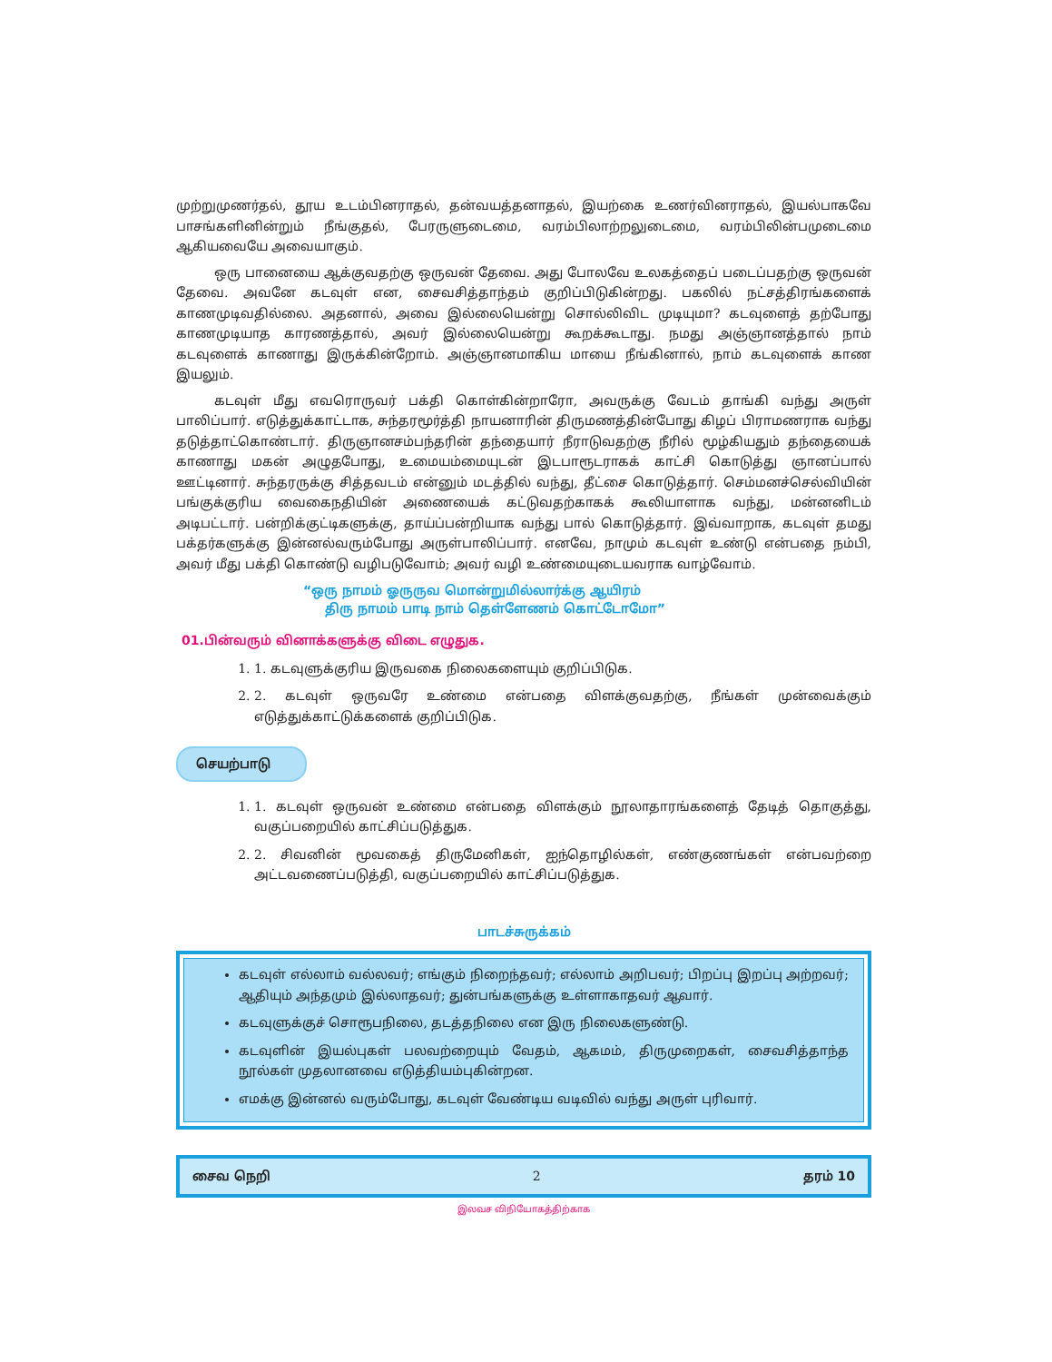முற்றுமுணர்தல், தூய உடம்பினராதல், தன்வயத்தனாதல், இயற்கை உணர்வினராதல், இயல்பாகவே பாசங்களினின்றும் நீங்குதல், பேரருளுடைமை, வரம்பிலாற்றலுடைமை, வரம்பிலின்பமுடைமை ஆகியவையே அவையாகும்.
ஒரு பானையை ஆக்குவதற்கு ஒருவன் தேவை. அது போலவே உலகத்தைப் படைப்பதற்கு ஒருவன் தேவை. அவனே கடவுள் என, சைவசித்தாந்தம் குறிப்பிடுகின்றது. பகலில் நட்சத்திரங்களைக் காணமுடிவதில்லை. அதனால், அவை இல்லையென்று சொல்லிவிட முடியுமா? கடவுளைத் தற்போது காணமுடியாத காரணத்தால், அவர் இல்லையென்று கூறக்கூடாது. நமது அஞ்ஞானத்தால் நாம் கடவுளைக் காணாது இருக்கின்றோம். அஞ்ஞானமாகிய மாயை நீங்கினால், நாம் கடவுளைக் காண இயலும்.
கடவுள் மீது எவரொருவர் பக்தி கொள்கின்றாரோ, அவருக்கு வேடம் தாங்கி வந்து அருள் பாலிப்பார். எடுத்துக்காட்டாக, சுந்தரமூர்த்தி நாயனாரின் திருமணத்தின்போது கிழப் பிராமணராக வந்து தடுத்தாட்கொண்டார். திருஞானசம்பந்தரின் தந்தையார் நீராடுவதற்கு நீரில் மூழ்கியதும் தந்தையைக் காணாது மகன் அழுதபோது, உமையம்மையுடன் இடபாரூடராகக் காட்சி கொடுத்து ஞானப்பால் ஊட்டினார். சுந்தரருக்கு சித்தவடம் என்னும் மடத்தில் வந்து, தீட்சை கொடுத்தார். செம்மனச்செல்வியின் பங்குக்குரிய வைகைநதியின் அணையைக் கட்டுவதற்காகக் கூலியாளாக வந்து, மன்னனிடம் அடிபட்டார். பன்றிக்குட்டிகளுக்கு, தாய்ப்பன்றியாக வந்து பால் கொடுத்தார். இவ்வாறாக, கடவுள் தமது பக்தர்களுக்கு இன்னல்வரும்போது அருள்பாலிப்பார். எனவே, நாமும் கடவுள் உண்டு என்பதை நம்பி, அவர் மீது பக்தி கொண்டு வழிபடுவோம்; அவர் வழி உண்மையுடையவராக வாழ்வோம்.
“ஒரு நாமம் ஓருருவ மொன்றுமில்லார்க்கு ஆயிரம்
திரு நாமம் பாடி நாம் தெள்ளேணம் கொட்டோமோ”
01.பின்வரும் வினாக்களுக்கு விடை எழுதுக.
1. 1. கடவுளுக்குரிய இருவகை நிலைகளையும் குறிப்பிடுக.
2. 2. கடவுள் ஒருவரே உண்மை என்பதை விளக்குவதற்கு, நீங்கள் முன்வைக்கும் எடுத்துக்காட்டுக்களைக் குறிப்பிடுக.
செயற்பாடு
1. 1. கடவுள் ஒருவன் உண்மை என்பதை விளக்கும் நூலாதாரங்களைத் தேடித் தொகுத்து, வகுப்பறையில் காட்சிப்படுத்துக.
2. 2. சிவனின் மூவகைத் திருமேனிகள், ஐந்தொழில்கள், எண்குணங்கள் என்பவற்றை அட்டவணைப்படுத்தி, வகுப்பறையில் காட்சிப்படுத்துக.
பாடச்சுருக்கம்
கடவுள் எல்லாம் வல்லவர்; எங்கும் நிறைந்தவர்; எல்லாம் அறிபவர்; பிறப்பு இறப்பு அற்றவர்; ஆதியும் அந்தமும் இல்லாதவர்; துன்பங்களுக்கு உள்ளாகாதவர் ஆவார்.
கடவுளுக்குச் சொரூபநிலை, தடத்தநிலை என இரு நிலைகளுண்டு.
கடவுளின் இயல்புகள் பலவற்றையும் வேதம், ஆகமம், திருமுறைகள், சைவசித்தாந்த நூல்கள் முதலானவை எடுத்தியம்புகின்றன.
எமக்கு இன்னல் வரும்போது, கடவுள் வேண்டிய வடிவில் வந்து அருள் புரிவார்.
சைவ நெறி 2 தரம் 10
இலவச விநியோகத்திற்காக